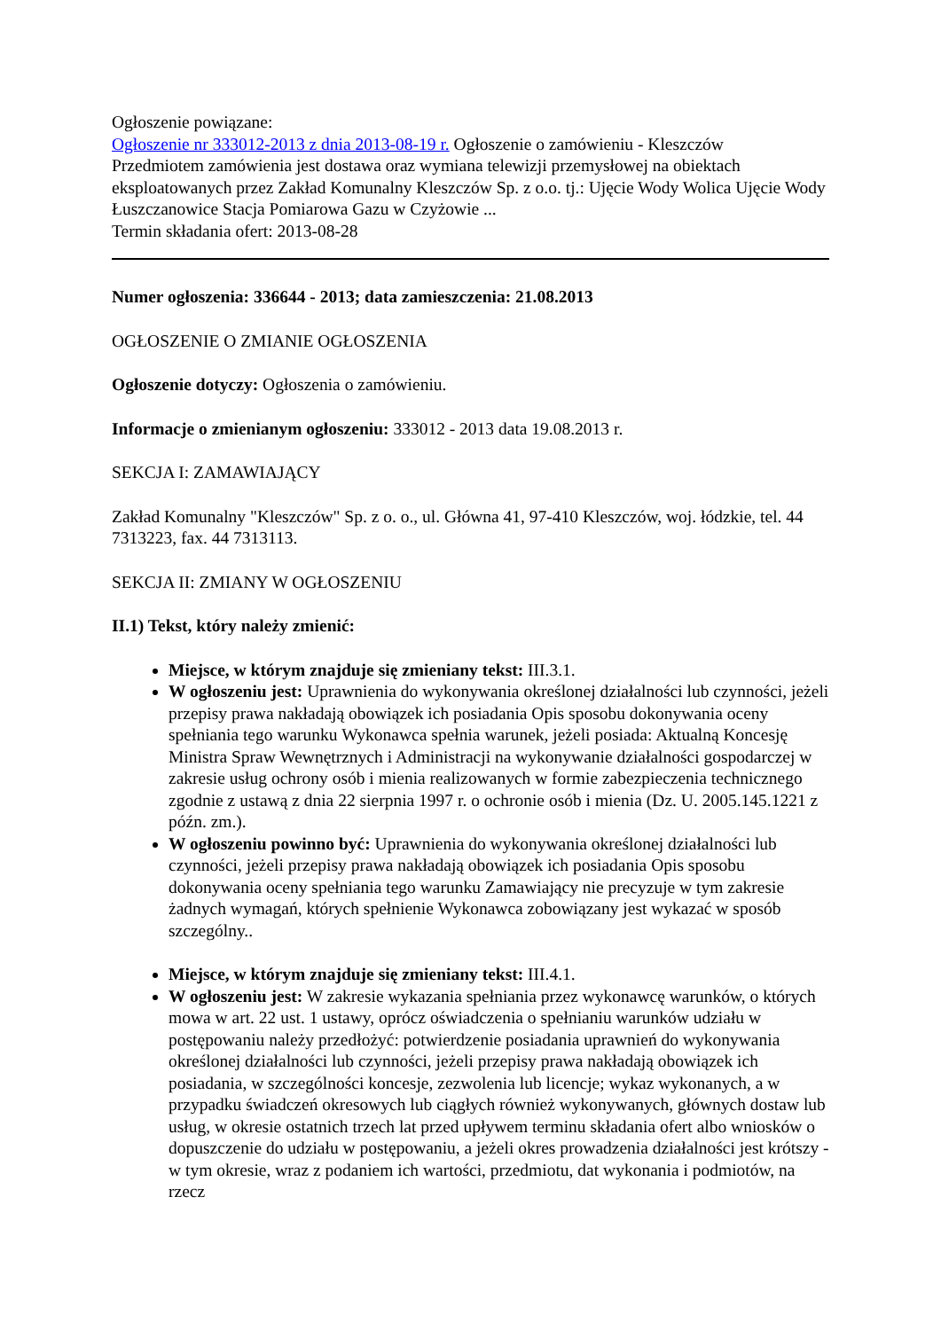Ogłoszenie powiązane:
Ogłoszenie nr 333012-2013 z dnia 2013-08-19 r. Ogłoszenie o zamówieniu - Kleszczów
Przedmiotem zamówienia jest dostawa oraz wymiana telewizji przemysłowej na obiektach eksploatowanych przez Zakład Komunalny Kleszczów Sp. z o.o. tj.: Ujęcie Wody Wolica Ujęcie Wody Łuszczanowice Stacja Pomiarowa Gazu w Czyżowie ...
Termin składania ofert: 2013-08-28
Numer ogłoszenia: 336644 - 2013; data zamieszczenia: 21.08.2013
OGŁOSZENIE O ZMIANIE OGŁOSZENIA
Ogłoszenie dotyczy: Ogłoszenia o zamówieniu.
Informacje o zmienianym ogłoszeniu: 333012 - 2013 data 19.08.2013 r.
SEKCJA I: ZAMAWIAJĄCY
Zakład Komunalny "Kleszczów" Sp. z o. o., ul. Główna 41, 97-410 Kleszczów, woj. łódzkie, tel. 44 7313223, fax. 44 7313113.
SEKCJA II: ZMIANY W OGŁOSZENIU
II.1) Tekst, który należy zmienić:
Miejsce, w którym znajduje się zmieniany tekst: III.3.1.
W ogłoszeniu jest: Uprawnienia do wykonywania określonej działalności lub czynności, jeżeli przepisy prawa nakładają obowiązek ich posiadania Opis sposobu dokonywania oceny spełniania tego warunku Wykonawca spełnia warunek, jeżeli posiada: Aktualną Koncesję Ministra Spraw Wewnętrznych i Administracji na wykonywanie działalności gospodarczej w zakresie usług ochrony osób i mienia realizowanych w formie zabezpieczenia technicznego zgodnie z ustawą z dnia 22 sierpnia 1997 r. o ochronie osób i mienia (Dz. U. 2005.145.1221 z późn. zm.).
W ogłoszeniu powinno być: Uprawnienia do wykonywania określonej działalności lub czynności, jeżeli przepisy prawa nakładają obowiązek ich posiadania Opis sposobu dokonywania oceny spełniania tego warunku Zamawiający nie precyzuje w tym zakresie żadnych wymagań, których spełnienie Wykonawca zobowiązany jest wykazać w sposób szczególny..
Miejsce, w którym znajduje się zmieniany tekst: III.4.1.
W ogłoszeniu jest: W zakresie wykazania spełniania przez wykonawcę warunków, o których mowa w art. 22 ust. 1 ustawy, oprócz oświadczenia o spełnianiu warunków udziału w postępowaniu należy przedłożyć: potwierdzenie posiadania uprawnień do wykonywania określonej działalności lub czynności, jeżeli przepisy prawa nakładają obowiązek ich posiadania, w szczególności koncesje, zezwolenia lub licencje; wykaz wykonanych, a w przypadku świadczeń okresowych lub ciągłych również wykonywanych, głównych dostaw lub usług, w okresie ostatnich trzech lat przed upływem terminu składania ofert albo wniosków o dopuszczenie do udziału w postępowaniu, a jeżeli okres prowadzenia działalności jest krótszy - w tym okresie, wraz z podaniem ich wartości, przedmiotu, dat wykonania i podmiotów, na rzecz